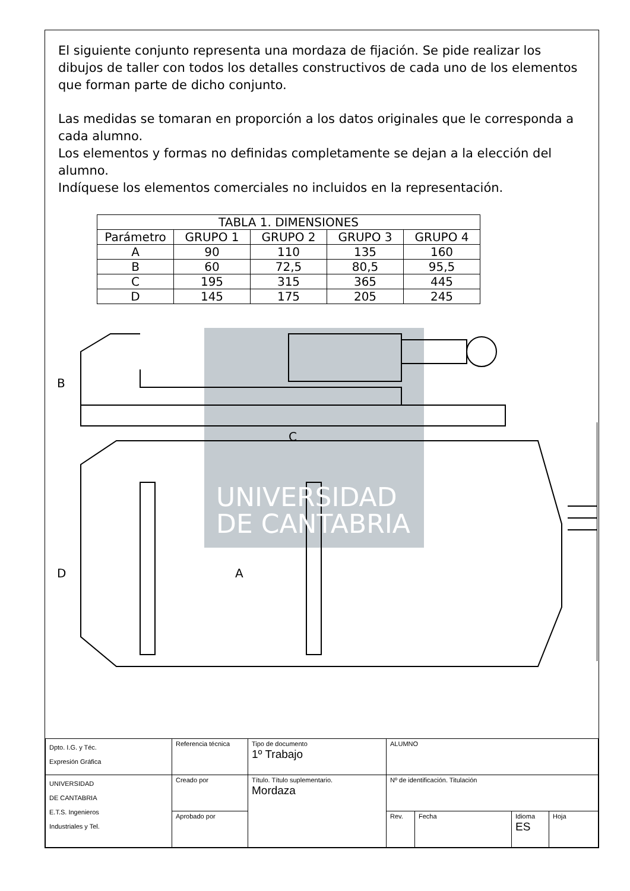El siguiente conjunto representa una mordaza de fijación. Se pide realizar los dibujos de taller con todos los detalles constructivos de cada uno de los elementos que forman parte de dicho conjunto.
Las medidas se tomaran en proporción a los datos originales que le corresponda a cada alumno.
Los elementos y formas no definidas completamente se dejan a la elección del alumno.
Indíquese los elementos comerciales no incluidos en la representación.
| TABLA 1. DIMENSIONES | | | | |
| --- | --- | --- | --- | --- |
| Parámetro | GRUPO 1 | GRUPO 2 | GRUPO 3 | GRUPO 4 |
| A | 90 | 110 | 135 | 160 |
| B | 60 | 72,5 | 80,5 | 95,5 |
| C | 195 | 315 | 365 | 445 |
| D | 145 | 175 | 205 | 245 |
B
C
D
A
UNIVERSIDAD
DE CANTABRIA
| Dpto. I.G. y Téc. Expresión Gráfica | Referencia técnica | Tipo de documento 1º Trabajo | ALUMNO | | | |
| UNIVERSIDAD DE CANTABRIA E.T.S. Ingenieros Industriales y Tel. | Creado por | Título. Título suplementario. Mordaza | Nº de identificación. Titulación | | | |
| | Aprobado por | | Rev. | Fecha | Idioma ES | Hoja |